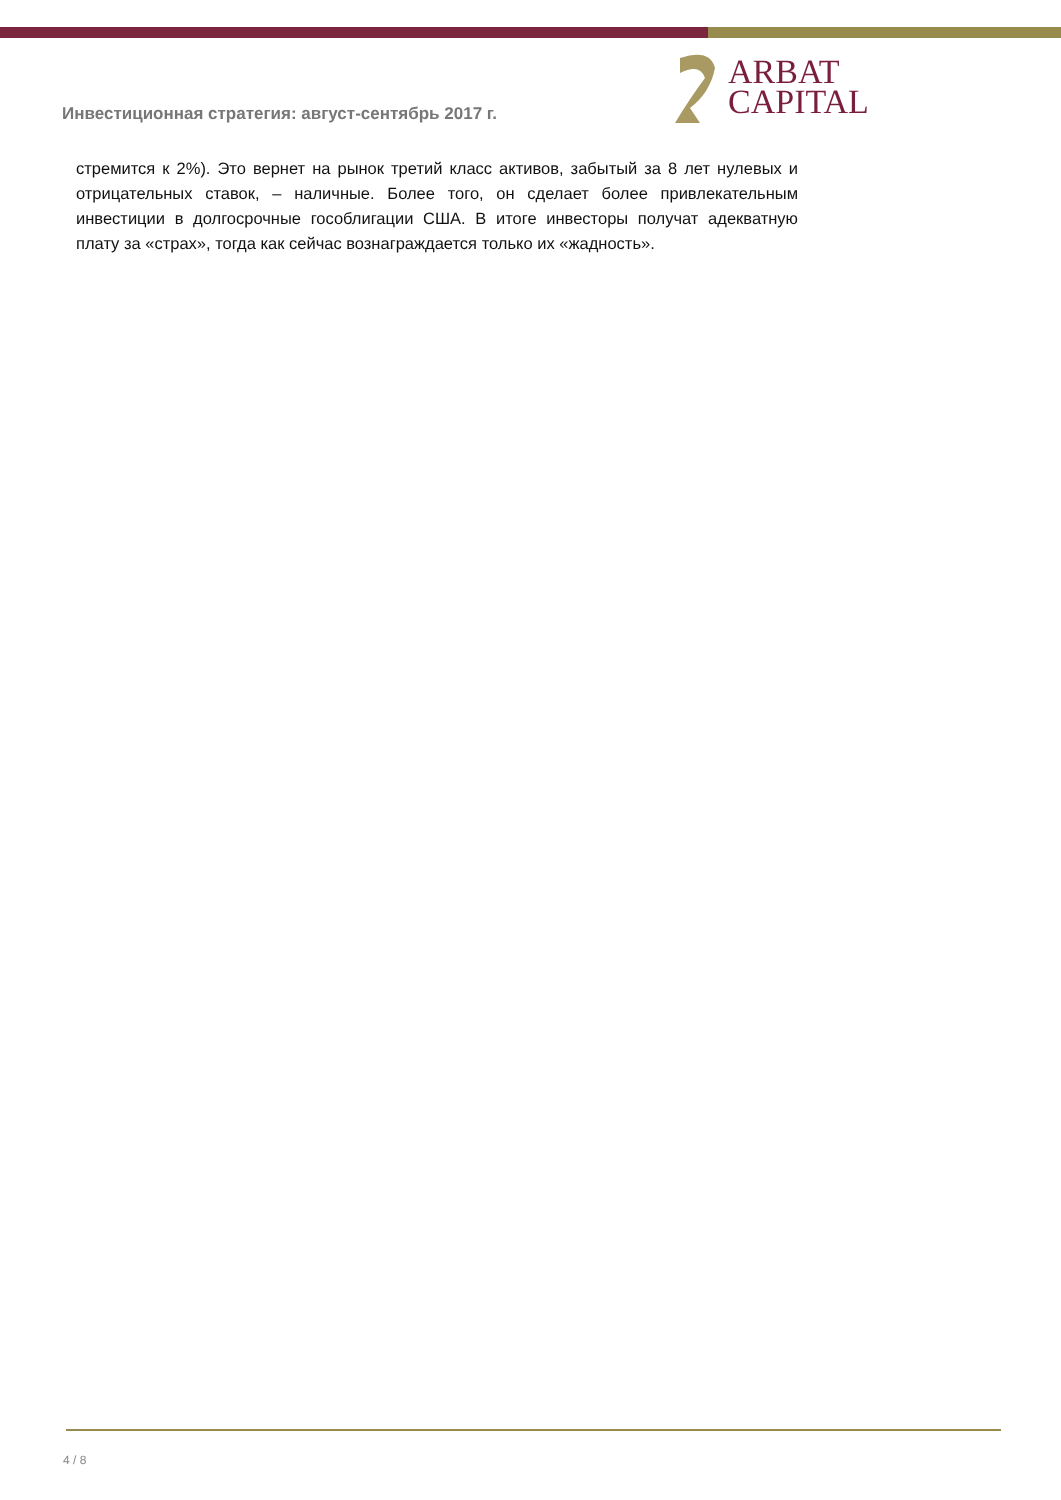ARBAT
CAPITAL
Инвестиционная стратегия: август-сентябрь 2017 г.
стремится к 2%). Это вернет на рынок третий класс активов, забытый за 8 лет нулевых и отрицательных ставок, – наличные. Более того, он сделает более привлекательным инвестиции в долгосрочные гособлигации США. В итоге инвесторы получат адекватную плату за «страх», тогда как сейчас вознаграждается только их «жадность».
4 / 8